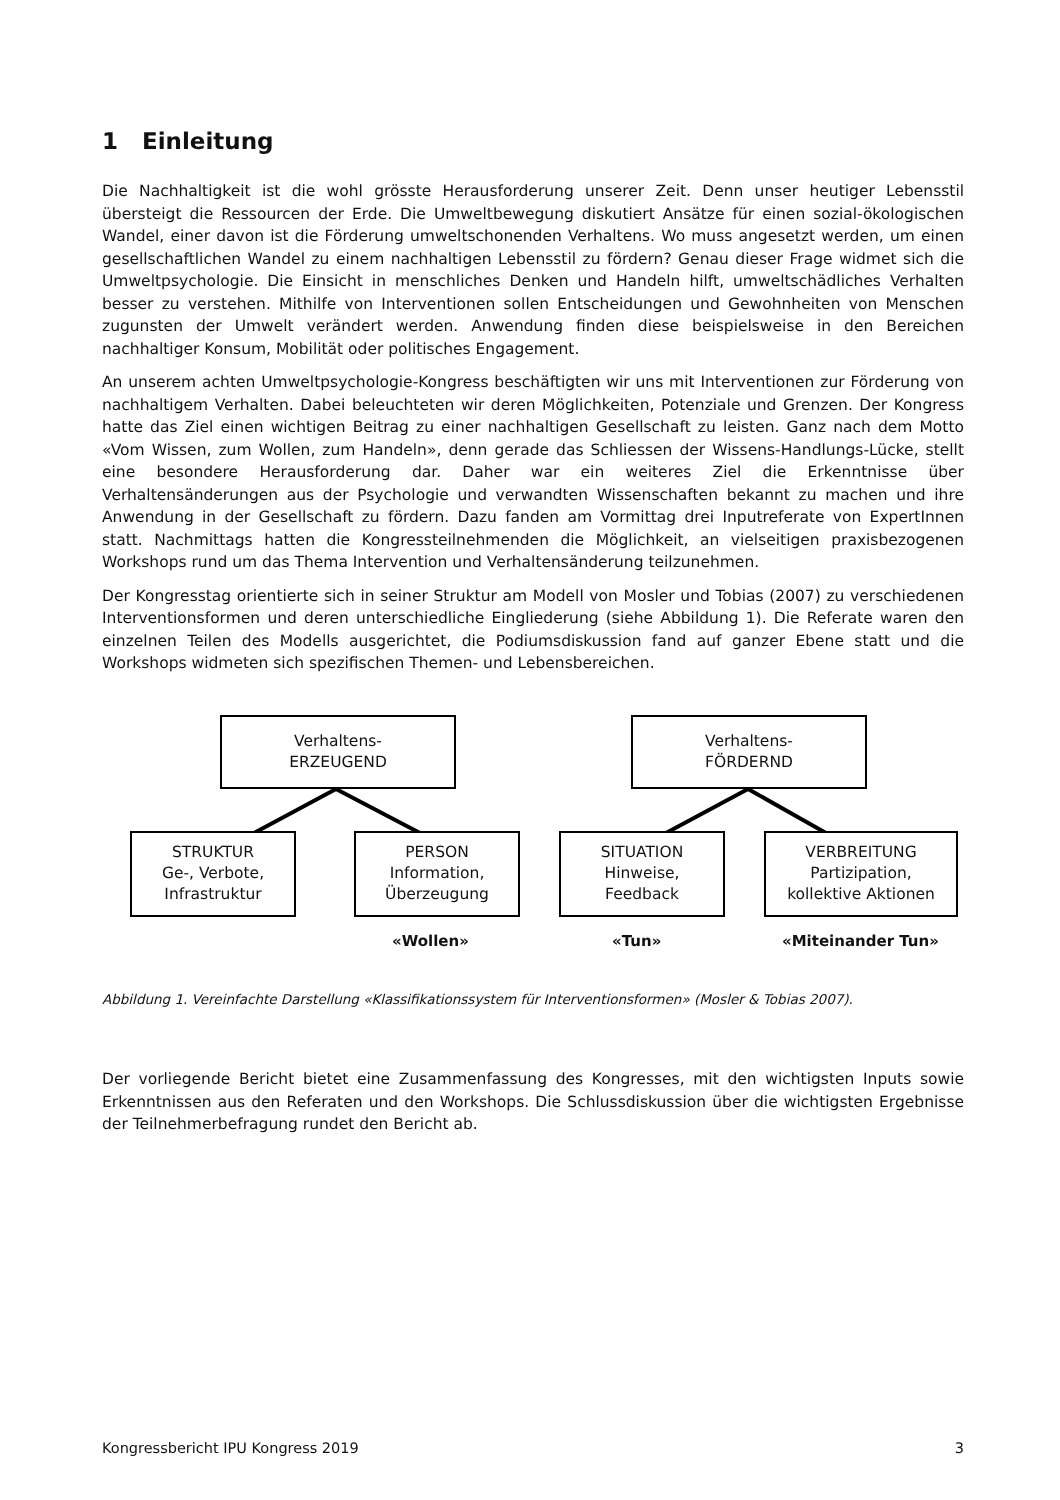1 Einleitung
Die Nachhaltigkeit ist die wohl grösste Herausforderung unserer Zeit. Denn unser heutiger Lebensstil übersteigt die Ressourcen der Erde. Die Umweltbewegung diskutiert Ansätze für einen sozial-ökologischen Wandel, einer davon ist die Förderung umweltschonenden Verhaltens. Wo muss angesetzt werden, um einen gesellschaftlichen Wandel zu einem nachhaltigen Lebensstil zu fördern? Genau dieser Frage widmet sich die Umweltpsychologie. Die Einsicht in menschliches Denken und Handeln hilft, umweltschädliches Verhalten besser zu verstehen. Mithilfe von Interventionen sollen Entscheidungen und Gewohnheiten von Menschen zugunsten der Umwelt verändert werden. Anwendung finden diese beispielsweise in den Bereichen nachhaltiger Konsum, Mobilität oder politisches Engagement.
An unserem achten Umweltpsychologie-Kongress beschäftigten wir uns mit Interventionen zur Förderung von nachhaltigem Verhalten. Dabei beleuchteten wir deren Möglichkeiten, Potenziale und Grenzen. Der Kongress hatte das Ziel einen wichtigen Beitrag zu einer nachhaltigen Gesellschaft zu leisten. Ganz nach dem Motto «Vom Wissen, zum Wollen, zum Handeln», denn gerade das Schliessen der Wissens-Handlungs-Lücke, stellt eine besondere Herausforderung dar. Daher war ein weiteres Ziel die Erkenntnisse über Verhaltensänderungen aus der Psychologie und verwandten Wissenschaften bekannt zu machen und ihre Anwendung in der Gesellschaft zu fördern. Dazu fanden am Vormittag drei Inputreferate von ExpertInnen statt. Nachmittags hatten die Kongressteilnehmenden die Möglichkeit, an vielseitigen praxisbezogenen Workshops rund um das Thema Intervention und Verhaltensänderung teilzunehmen.
Der Kongresstag orientierte sich in seiner Struktur am Modell von Mosler und Tobias (2007) zu verschiedenen Interventionsformen und deren unterschiedliche Eingliederung (siehe Abbildung 1). Die Referate waren den einzelnen Teilen des Modells ausgerichtet, die Podiumsdiskussion fand auf ganzer Ebene statt und die Workshops widmeten sich spezifischen Themen- und Lebensbereichen.
Verhaltens-
ERZEUGEND
Verhaltens-
FÖRDERND
STRUKTUR
Ge-, Verbote,
Infrastruktur
PERSON
Information,
Überzeugung
SITUATION
Hinweise,
Feedback
VERBREITUNG
Partizipation,
kollektive Aktionen
«Wollen» «Tun» «Miteinander Tun»
Abbildung 1. Vereinfachte Darstellung «Klassifikationssystem für Interventionsformen» (Mosler & Tobias 2007).
Der vorliegende Bericht bietet eine Zusammenfassung des Kongresses, mit den wichtigsten Inputs sowie Erkenntnissen aus den Referaten und den Workshops. Die Schlussdiskussion über die wichtigsten Ergebnisse der Teilnehmerbefragung rundet den Bericht ab.
Kongressbericht IPU Kongress 2019 3